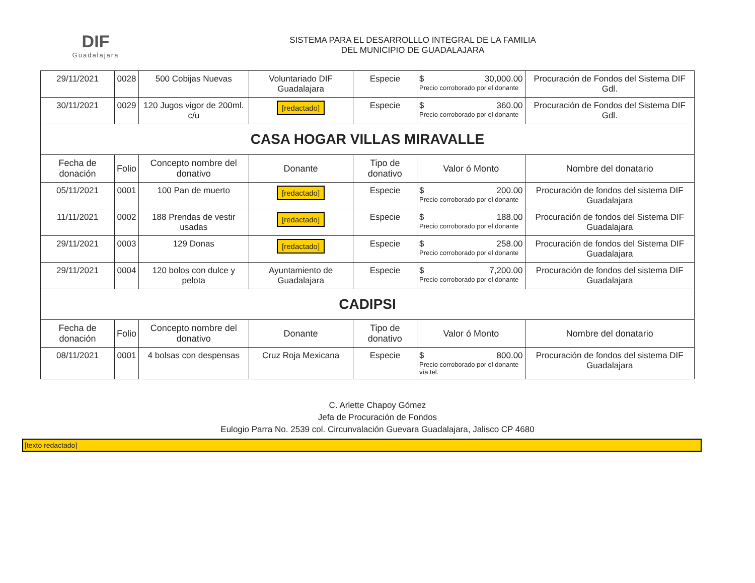DIF
Guadalajara
SISTEMA PARA EL DESARROLLLO INTEGRAL DE LA FAMILIA
DEL MUNICIPIO DE GUADALAJARA
| 29/11/2021 | 0028 | 500 Cobijas Nuevas | Voluntariado DIF Guadalajara | Especie | $ 30,000.00 Precio corroborado por el donante | Procuración de Fondos del Sistema DIF Gdl. |
| 30/11/2021 | 0029 | 120 Jugos vigor de 200ml. c/u | [redactado] | Especie | $ 360.00 Precio corroborado por el donante | Procuración de Fondos del Sistema DIF Gdl. |
| CASA HOGAR VILLAS MIRAVALLE | | | | | | |
| Fecha de donación | Folio | Concepto nombre del donativo | Donante | Tipo de donativo | Valor ó Monto | Nombre del donatario |
| 05/11/2021 | 0001 | 100 Pan de muerto | [redactado] | Especie | $ 200.00 Precio corroborado por el donante | Procuración de fondos del sistema DIF Guadalajara |
| 11/11/2021 | 0002 | 188 Prendas de vestir usadas | [redactado] | Especie | $ 188.00 Precio corroborado por el donante | Procuración de fondos del Sistema DIF Guadalajara |
| 29/11/2021 | 0003 | 129 Donas | [redactado] | Especie | $ 258.00 Precio corroborado por el donante | Procuración de fondos del Sistema DIF Guadalajara |
| 29/11/2021 | 0004 | 120 bolos con dulce y pelota | Ayuntamiento de Guadalajara | Especie | $ 7,200.00 Precio corroborado por el donante | Procuración de fondos del sistema DIF Guadalajara |
| CADIPSI | | | | | | |
| Fecha de donación | Folio | Concepto nombre del donativo | Donante | Tipo de donativo | Valor ó Monto | Nombre del donatario |
| 08/11/2021 | 0001 | 4 bolsas con despensas | Cruz Roja Mexicana | Especie | $ 800.00 Precio corroborado por el donante vía tel. | Procuración de fondos del sistema DIF Guadalajara |
C. Arlette Chapoy Gómez
Jefa de Procuración de Fondos
Eulogio Parra No. 2539 col. Circunvalación Guevara Guadalajara, Jalisco CP 4680
[texto redactado]